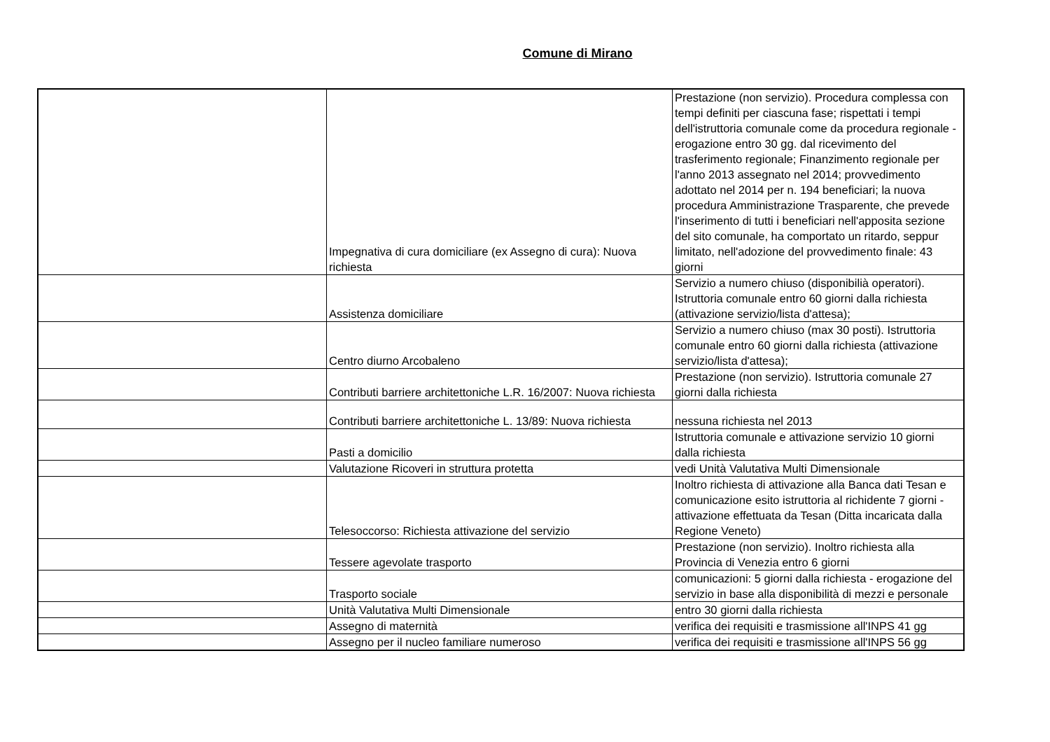Comune di Mirano
| | Impegnativa di cura domiciliare (ex Assegno di cura): Nuova richiesta | Prestazione (non servizio). Procedura complessa con tempi definiti per ciascuna fase; rispettati i tempi dell'istruttoria comunale come da procedura regionale - erogazione entro 30 gg. dal ricevimento del trasferimento regionale; Finanzimento regionale per l'anno 2013 assegnato nel 2014; provvedimento adottato nel 2014 per n. 194 beneficiari; la nuova procedura Amministrazione Trasparente, che prevede l'inserimento di tutti i beneficiari nell'apposita sezione del sito comunale, ha comportato un ritardo, seppur limitato, nell'adozione del provvedimento finale: 43 giorni |
| | Assistenza domiciliare | Servizio a numero chiuso (disponibilià operatori). Istruttoria comunale entro 60 giorni dalla richiesta (attivazione servizio/lista d'attesa); |
| | Centro diurno Arcobaleno | Servizio a numero chiuso (max 30 posti). Istruttoria comunale entro 60 giorni dalla richiesta (attivazione servizio/lista d'attesa); |
| | Contributi barriere architettoniche L.R. 16/2007: Nuova richiesta | Prestazione (non servizio). Istruttoria comunale 27 giorni dalla richiesta |
| | Contributi barriere architettoniche L. 13/89: Nuova richiesta | nessuna richiesta nel 2013 |
| | Pasti a domicilio | Istruttoria comunale e attivazione servizio 10 giorni dalla richiesta |
| | Valutazione Ricoveri in struttura protetta | vedi Unità Valutativa Multi Dimensionale |
| | Telesoccorso: Richiesta attivazione del servizio | Inoltro richiesta di attivazione alla Banca dati Tesan e comunicazione esito istruttoria al richidente 7 giorni - attivazione effettuata da Tesan (Ditta incaricata dalla Regione Veneto) |
| | Tessere agevolate trasporto | Prestazione (non servizio). Inoltro richiesta alla Provincia di Venezia entro 6 giorni |
| | Trasporto sociale | comunicazioni: 5 giorni dalla richiesta - erogazione del servizio in base alla disponibilità di mezzi e personale |
| | Unità Valutativa Multi Dimensionale | entro 30 giorni dalla richiesta |
| | Assegno di maternità | verifica dei requisiti e trasmissione all'INPS 41 gg |
| | Assegno per il nucleo familiare numeroso | verifica dei requisiti e trasmissione all'INPS 56 gg |